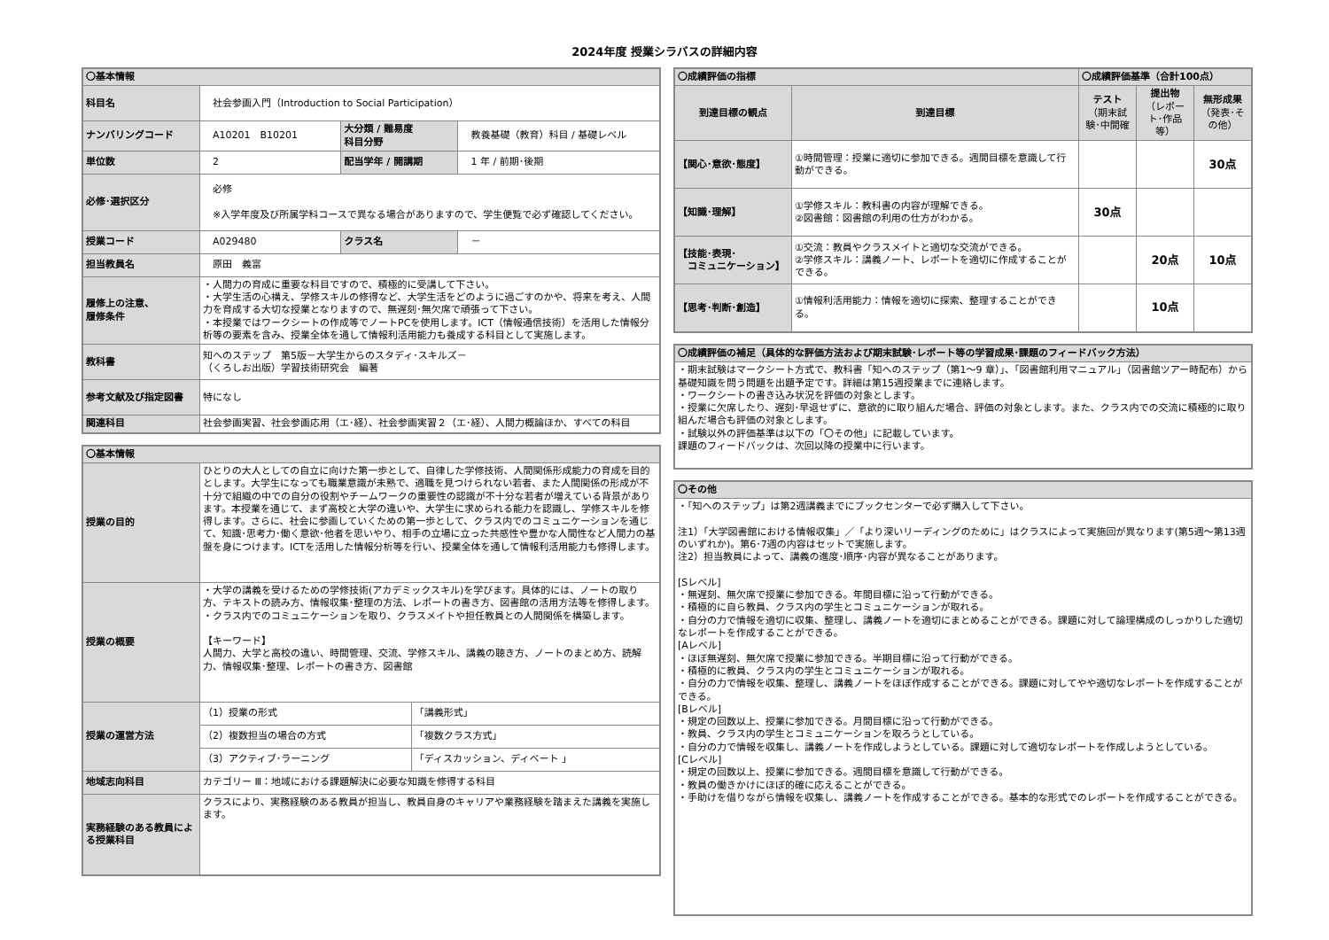2024年度 授業シラバスの詳細内容
| 〇基本情報 | | | |
| --- | --- | --- | --- |
| 科目名 | 社会参画入門（Introduction to Social Participation） | | |
| ナンバリングコード | A10201 B10201 | 大分類 / 難易度 科目分野 | 教養基礎（教育）科目 / 基礎レベル |
| 単位数 | 2 | 配当学年 / 開講期 | 1 年 / 前期･後期 |
| 必修･選択区分 | 必修 ※入学年度及び所属学科コースで異なる場合がありますので、学生便覧で必ず確認してください。 | | |
| 授業コード | A029480 | クラス名 | － |
| 担当教員名 | 原田 義富 | | |
| 履修上の注意、 履修条件 | ・人間力の育成に重要な科目ですので、積極的に受講して下さい。 ・大学生活の心構え、学修スキルの修得など、大学生活をどのように過ごすのかや、将来を考え、人間力を育成する大切な授業となりますので、無遅刻･無欠席で頑張って下さい。 ・本授業ではワークシートの作成等でノートPCを使用します。ICT（情報通信技術）を活用した情報分析等の要素を含み、授業全体を通して情報利活用能力も養成する科目として実施します。 | | |
| 教科書 | 知へのステップ 第5版－大学生からのスタディ･スキルズ－ （くろしお出版）学習技術研究会 編著 | | |
| 参考文献及び指定図書 | 特になし | | |
| 関連科目 | 社会参画実習、社会参画応用（エ･経）、社会参画実習２（エ･経）、人間力概論ほか、すべての科目 | | |
| 〇基本情報 | | |
| --- | --- | --- |
| 授業の目的 | ひとりの大人としての自立に向けた第一歩として、自律した学修技術、人間関係形成能力の育成を目的とします。大学生になっても職業意識が未熟で、適職を見つけられない若者、また人間関係の形成が不十分で組織の中での自分の役割やチームワークの重要性の認識が不十分な若者が増えている背景があります。本授業を通じて、まず高校と大学の違いや、大学生に求められる能力を認識し、学修スキルを修得します。さらに、社会に参画していくための第一歩として、クラス内でのコミュニケーションを通じて、知識･思考力･働く意欲･他者を思いやり、相手の立場に立った共感性や豊かな人間性など人間力の基盤を身につけます。ICTを活用した情報分析等を行い、授業全体を通して情報利活用能力も修得します。 | |
| 授業の概要 | ・大学の講義を受けるための学修技術(アカデミックスキル)を学びます。具体的には、ノートの取り方、テキストの読み方、情報収集･整理の方法、レポートの書き方、図書館の活用方法等を修得します。 ・クラス内でのコミュニケーションを取り、クラスメイトや担任教員との人間関係を構築します。 【キーワード】 人間力、大学と高校の違い、時間管理、交流、学修スキル、講義の聴き方、ノートのまとめ方、読解力、情報収集･整理、レポートの書き方、図書館 | |
| 授業の運営方法 | （1）授業の形式 | 「講義形式」 |
| | （2）複数担当の場合の方式 | 「複数クラス方式」 |
| | （3）アクティブ･ラーニング | 「ディスカッション、ディベート 」 |
| 地域志向科目 | カテゴリー Ⅲ：地域における課題解決に必要な知識を修得する科目 | |
| 実務経験のある教員による授業科目 | クラスにより、実務経験のある教員が担当し、教員自身のキャリアや業務経験を踏まえた講義を実施します。 | |
| 〇成績評価の指標 | | 〇成績評価基準（合計100点） | | |
| --- | --- | --- | --- | --- |
| 到達目標の観点 | 到達目標 | テスト （期末試験･中間確 | 提出物 （レポート･作品等） | 無形成果 （発表･その他） |
| 【関心･意欲･態度】 | ①時間管理：授業に適切に参加できる。週間目標を意識して行動ができる。 | | | 30点 |
| 【知識･理解】 | ①学修スキル：教科書の内容が理解できる。 ②図書館：図書館の利用の仕方がわかる。 | 30点 | | |
| 【技能･表現･ コミュニケーション】 | ①交流：教員やクラスメイトと適切な交流ができる。 ②学修スキル：講義ノート、レポートを適切に作成することができる。 | | 20点 | 10点 |
| 【思考･判断･創造】 | ①情報利活用能力：情報を適切に探索、整理することができる。 | | 10点 | |
| 〇成績評価の補足（具体的な評価方法および期末試験･レポート等の学習成果･課題のフィードバック方法） |
| --- |
| ・期末試験はマークシート方式で、教科書「知へのステップ（第1～9 章）」、「図書館利用マニュアル」（図書館ツアー時配布）から基礎知識を問う問題を出題予定です。詳細は第15週授業までに連絡します。 ・ワークシートの書き込み状況を評価の対象とします。 ・授業に欠席したり、遅刻･早退せずに、意欲的に取り組んだ場合、評価の対象とします。また、クラス内での交流に積極的に取り組んだ場合も評価の対象とします。 ・試験以外の評価基準は以下の「〇その他」に記載しています。 課題のフィードバックは、次回以降の授業中に行います。 |
| 〇その他 |
| --- |
| ・「知へのステップ」は第2週講義までにブックセンターで必ず購入して下さい。 注1）「大学図書館における情報収集」／「より深いリーディングのために」はクラスによって実施回が異なります(第5週～第13週のいずれか)。第6･7週の内容はセットで実施します。 注2）担当教員によって、講義の進度･順序･内容が異なることがあります。 [Sレベル] ・無遅刻、無欠席で授業に参加できる。年間目標に沿って行動ができる。 ・積極的に自ら教員、クラス内の学生とコミュニケーションが取れる。 ・自分の力で情報を適切に収集、整理し、講義ノートを適切にまとめることができる。課題に対して論理構成のしっかりした適切なレポートを作成することができる。 [Aレベル] ・ほぼ無遅刻、無欠席で授業に参加できる。半期目標に沿って行動ができる。 ・積極的に教員、クラス内の学生とコミュニケーションが取れる。 ・自分の力で情報を収集、整理し、講義ノートをほぼ作成することができる。課題に対してやや適切なレポートを作成することができる。 [Bレベル] ・規定の回数以上、授業に参加できる。月間目標に沿って行動ができる。 ・教員、クラス内の学生とコミュニケーションを取ろうとしている。 ・自分の力で情報を収集し、講義ノートを作成しようとしている。課題に対して適切なレポートを作成しようとしている。 [Cレベル] ・規定の回数以上、授業に参加できる。週間目標を意識して行動ができる。 ・教員の働きかけにほぼ的確に応えることができる。 ・手助けを借りながら情報を収集し、講義ノートを作成することができる。基本的な形式でのレポートを作成することができる。 |